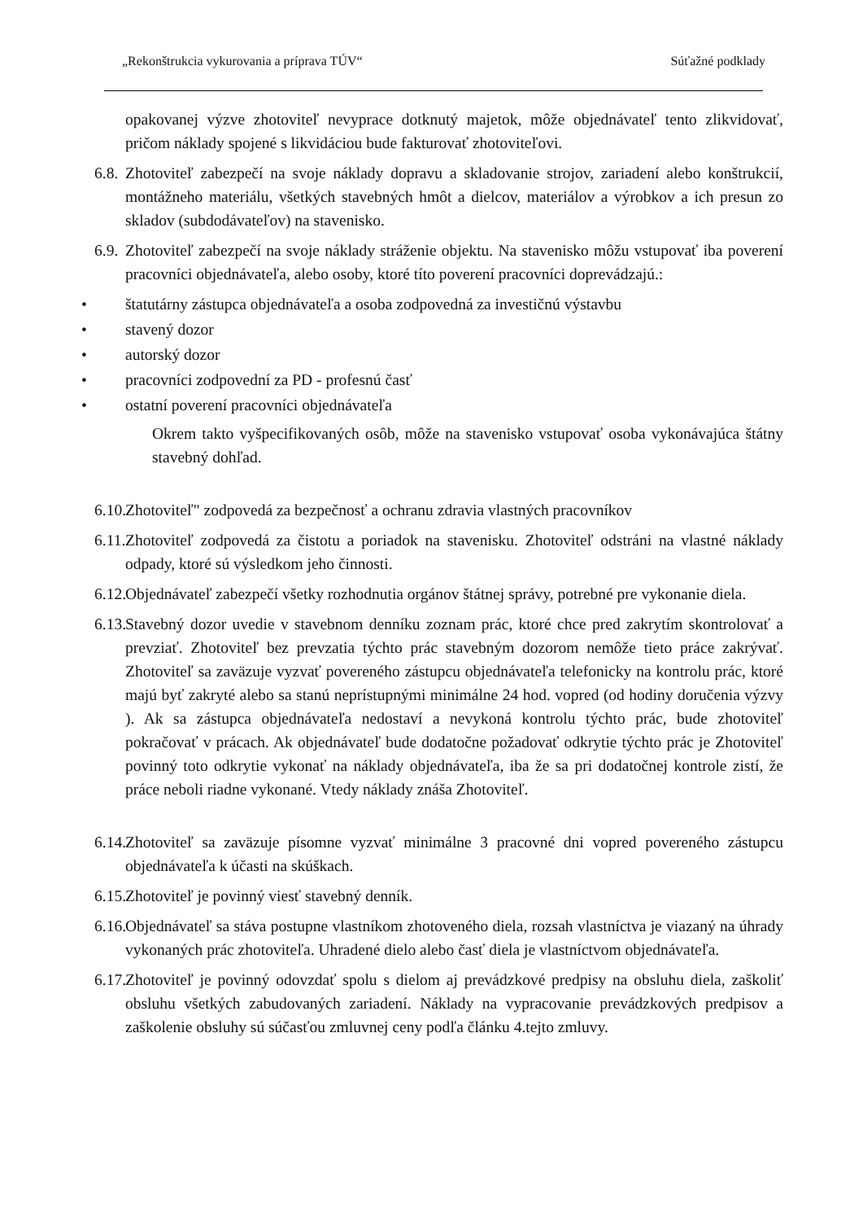„Rekonštrukcia vykurovania a príprava TÚV“Súťažné podklady
opakovanej výzve zhotoviteľ nevyprace dotknutý majetok, môže objednávateľ tento zlikvidovať, pričom náklady spojené s likvidáciou bude fakturovať zhotoviteľovi.
6.8. Zhotoviteľ zabezpečí na svoje náklady dopravu a skladovanie strojov, zariadení alebo konštrukcií, montážneho materiálu, všetkých stavebných hmôt a dielcov, materiálov a výrobkov a ich presun zo skladov (subdodávateľov) na stavenisko.
6.9. Zhotoviteľ zabezpečí na svoje náklady stráženie objektu. Na stavenisko môžu vstupovať iba poverení pracovníci objednávateľa, alebo osoby, ktoré títo poverení pracovníci doprevádzajú.:
• štatutárny zástupca objednávateľa a osoba zodpovedná za investičnú výstavbu
• stavený dozor
• autorský dozor
• pracovníci zodpovední za PD - profesnú časť
• ostatní poverení pracovníci objednávateľa
Okrem takto vyšpecifikovaných osôb, môže na stavenisko vstupovať osoba vykonávajúca štátny stavebný dohľad.
6.10. Zhotoviteľ" zodpovedá za bezpečnosť a ochranu zdravia vlastných pracovníkov
6.11. Zhotoviteľ zodpovedá za čistotu a poriadok na stavenisku. Zhotoviteľ odstráni na vlastné náklady odpady, ktoré sú výsledkom jeho činnosti.
6.12. Objednávateľ zabezpečí všetky rozhodnutia orgánov štátnej správy, potrebné pre vykonanie diela.
6.13. Stavebný dozor uvedie v stavebnom denníku zoznam prác, ktoré chce pred zakrytím skontrolovať a prevziať. Zhotoviteľ bez prevzatia týchto prác stavebným dozorom nemôže tieto práce zakrývať. Zhotoviteľ sa zaväzuje vyzvať povereného zástupcu objednávateľa telefonicky na kontrolu prác, ktoré majú byť zakryté alebo sa stanú neprístupnými minimálne 24 hod. vopred (od hodiny doručenia výzvy ). Ak sa zástupca objednávateľa nedostaví a nevykoná kontrolu týchto prác, bude zhotoviteľ pokračovať v prácach. Ak objednávateľ bude dodatočne požadovať odkrytie týchto prác je Zhotoviteľ povinný toto odkrytie vykonať na náklady objednávateľa, iba že sa pri dodatočnej kontrole zistí, že práce neboli riadne vykonané. Vtedy náklady znáša Zhotoviteľ.
6.14. Zhotoviteľ sa zaväzuje písomne vyzvať minimálne 3 pracovné dni vopred povereného zástupcu objednávateľa k účasti na skúškach.
6.15. Zhotoviteľ je povinný viesť stavebný denník.
6.16. Objednávateľ sa stáva postupne vlastníkom zhotoveného diela, rozsah vlastníctva je viazaný na úhrady vykonaných prác zhotoviteľa. Uhradené dielo alebo časť diela je vlastníctvom objednávateľa.
6.17. Zhotoviteľ je povinný odovzdať spolu s dielom aj prevádzkové predpisy na obsluhu diela, zaškoliť obsluhu všetkých zabudovaných zariadení. Náklady na vypracovanie prevádzkových predpisov a zaškolenie obsluhy sú súčasťou zmluvnej ceny podľa článku 4.tejto zmluvy.